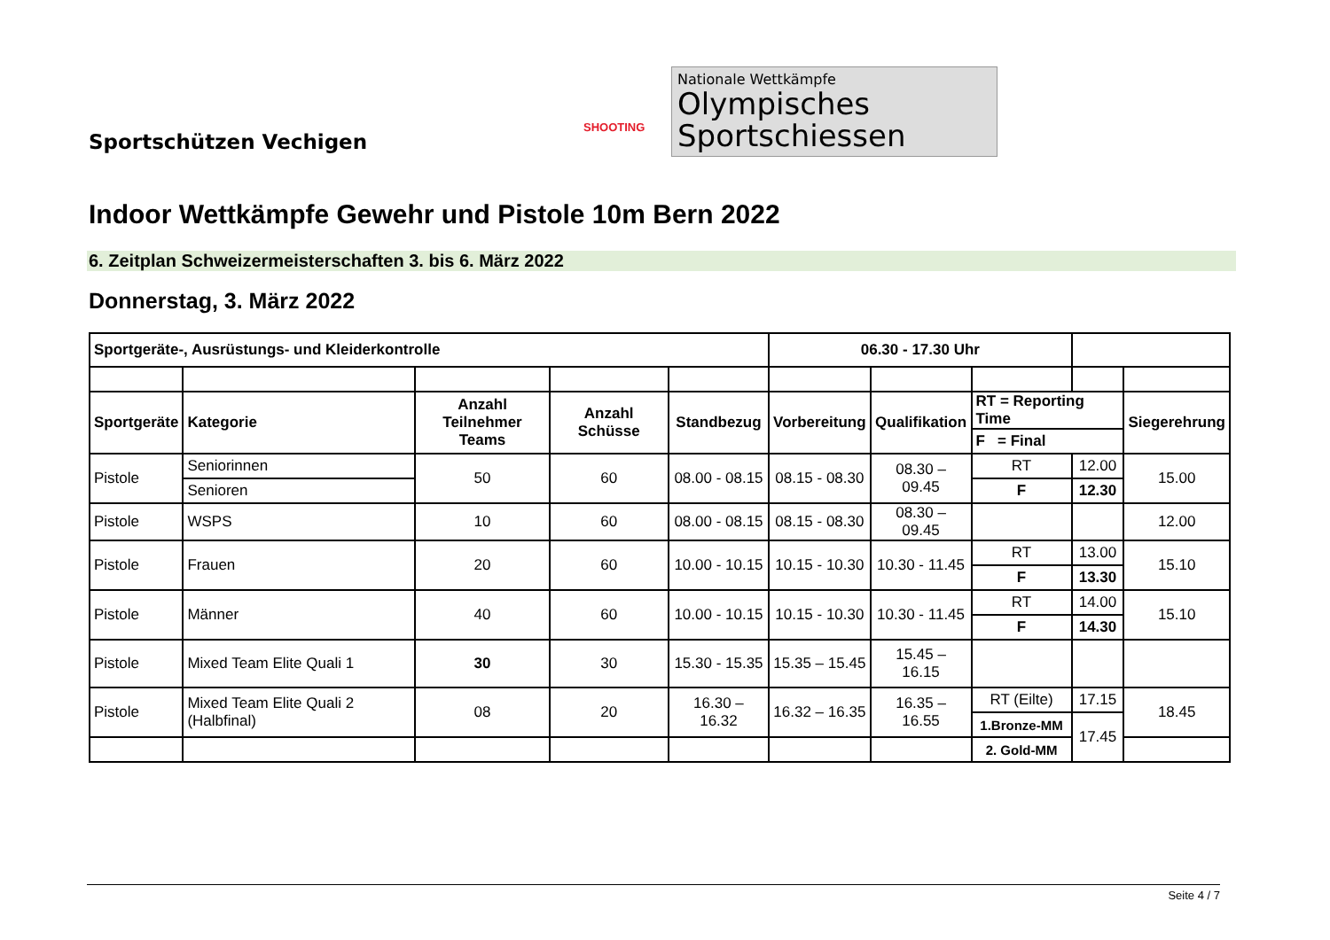Sportschützen Vechigen
SHOOTING
Nationale Wettkämpfe
Olympisches
Sportschiessen
Indoor Wettkämpfe Gewehr und Pistole 10m Bern 2022
6. Zeitplan Schweizermeisterschaften 3. bis 6. März 2022
Donnerstag, 3. März 2022
| Sportgeräte-, Ausrüstungs- und Kleiderkontrolle | | | | | 06.30 - 17.30 Uhr | | | | |
| Sportgeräte | Kategorie | Anzahl Teilnehmer Teams | Anzahl Schüsse | Standbezug | Vorbereitung | Qualifikation | RT = Reporting Time | | Siegerehrung |
| | | | | | | | F = Final | | |
| Pistole | Seniorinnen | 50 | 60 | 08.00 - 08.15 | 08.15 - 08.30 | 08.30 – 09.45 | RT | 12.00 | 15.00 |
| | Senioren | | | | | | F | 12.30 | |
| Pistole | WSPS | 10 | 60 | 08.00 - 08.15 | 08.15 - 08.30 | 08.30 – 09.45 | | | 12.00 |
| Pistole | Frauen | 20 | 60 | 10.00 - 10.15 | 10.15 - 10.30 | 10.30 - 11.45 | RT | 13.00 | 15.10 |
| | | | | | | | F | 13.30 | |
| Pistole | Männer | 40 | 60 | 10.00 - 10.15 | 10.15 - 10.30 | 10.30 - 11.45 | RT | 14.00 | 15.10 |
| | | | | | | | F | 14.30 | |
| Pistole | Mixed Team Elite Quali 1 | 30 | 30 | 15.30 - 15.35 | 15.35 – 15.45 | 15.45 – 16.15 | | | |
| Pistole | Mixed Team Elite Quali 2 (Halbfinal) | 08 | 20 | 16.30 – 16.32 | 16.32 – 16.35 | 16.35 – 16.55 | RT (Eilte) | 17.15 | 18.45 |
| | | | | | | | 1.Bronze-MM | 17.45 | |
| | | | | | | | 2. Gold-MM | | |
Seite 4 / 7